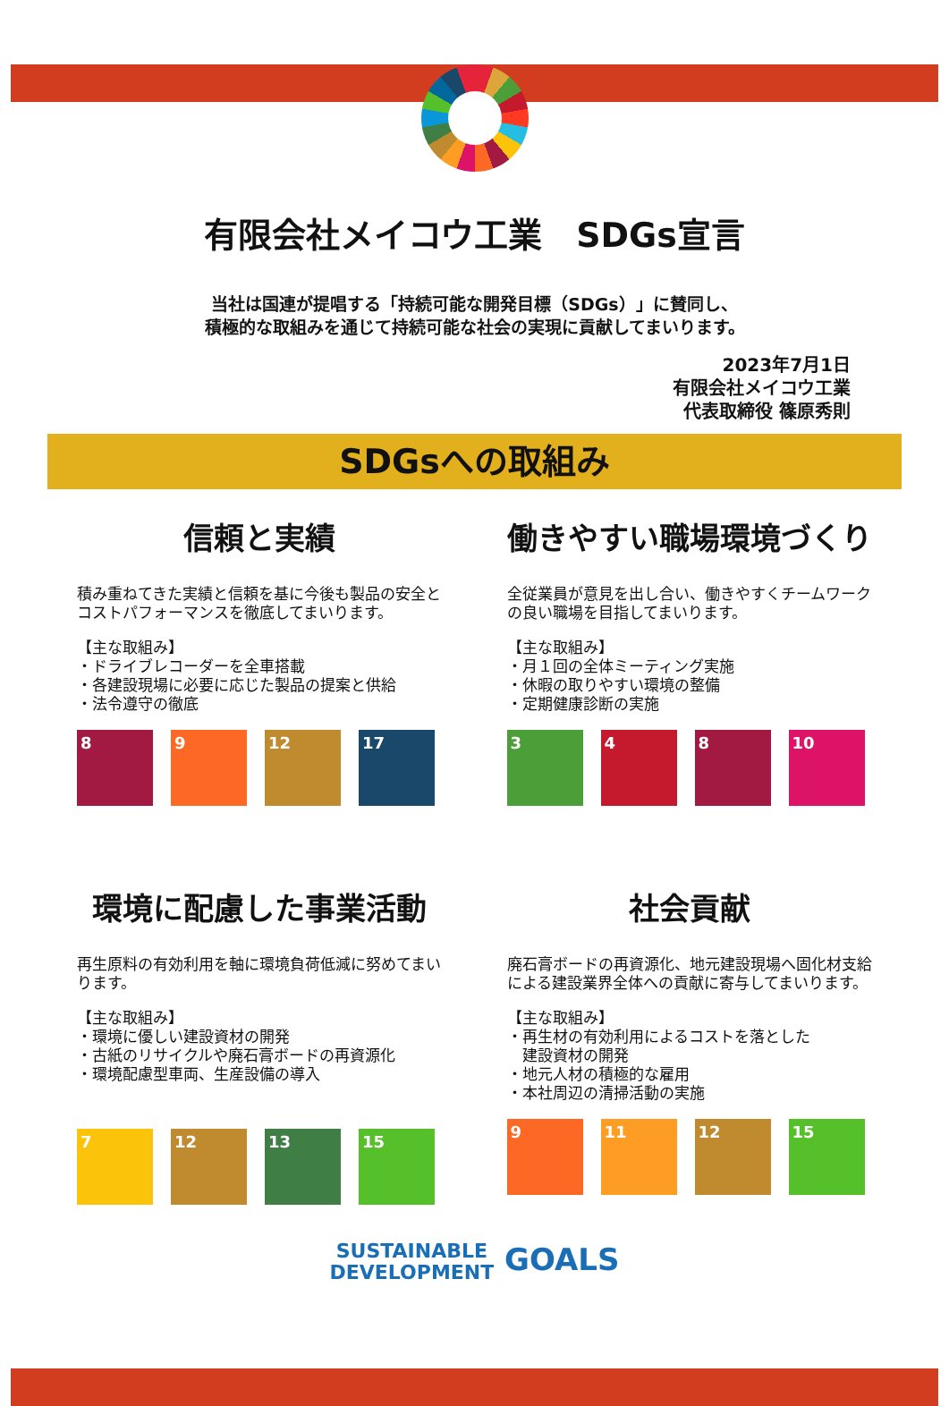有限会社メイコウ工業　SDGs宣言
当社は国連が提唱する「持続可能な開発目標（SDGs）」に賛同し、
積極的な取組みを通じて持続可能な社会の実現に貢献してまいります。
2023年7月1日
有限会社メイコウ工業
代表取締役 篠原秀則
SDGsへの取組み
信頼と実績
積み重ねてきた実績と信頼を基に今後も製品の安全とコストパフォーマンスを徹底してまいります。
【主な取組み】
・ドライブレコーダーを全車搭載
・各建設現場に必要に応じた製品の提案と供給
・法令遵守の徹底
8 9 12 17
働きやすい職場環境づくり
全従業員が意見を出し合い、働きやすくチームワークの良い職場を目指してまいります。
【主な取組み】
・月１回の全体ミーティング実施
・休暇の取りやすい環境の整備
・定期健康診断の実施
3 4 8 10
環境に配慮した事業活動
再生原料の有効利用を軸に環境負荷低減に努めてまいります。
【主な取組み】
・環境に優しい建設資材の開発
・古紙のリサイクルや廃石膏ボードの再資源化
・環境配慮型車両、生産設備の導入
7 12 13 15
社会貢献
廃石膏ボードの再資源化、地元建設現場へ固化材支給による建設業界全体への貢献に寄与してまいります。
【主な取組み】
・再生材の有効利用によるコストを落とした
　建設資材の開発
・地元人材の積極的な雇用
・本社周辺の清掃活動の実施
9 11 12 15
SUSTAINABLE
DEVELOPMENT GOALS